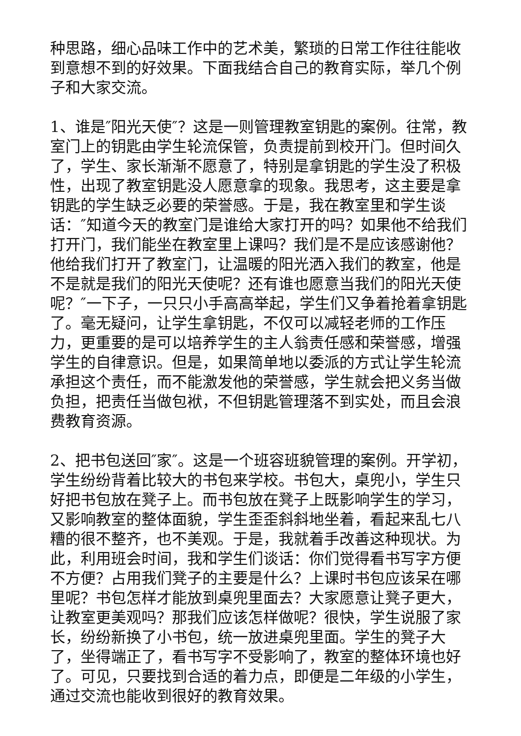种思路，细心品味工作中的艺术美，繁琐的日常工作往往能收到意想不到的好效果。下面我结合自己的教育实际，举几个例子和大家交流。
1、谁是″阳光天使″？这是一则管理教室钥匙的案例。往常，教室门上的钥匙由学生轮流保管，负责提前到校开门。但时间久了，学生、家长渐渐不愿意了，特别是拿钥匙的学生没了积极性，出现了教室钥匙没人愿意拿的现象。我思考，这主要是拿钥匙的学生缺乏必要的荣誉感。于是，我在教室里和学生谈话：″知道今天的教室门是谁给大家打开的吗？如果他不给我们打开门，我们能坐在教室里上课吗？我们是不是应该感谢他？他给我们打开了教室门，让温暖的阳光洒入我们的教室，他是不是就是我们的阳光天使呢？还有谁也愿意当我们的阳光天使呢？″一下子，一只只小手高高举起，学生们又争着抢着拿钥匙了。毫无疑问，让学生拿钥匙，不仅可以减轻老师的工作压力，更重要的是可以培养学生的主人翁责任感和荣誉感，增强学生的自律意识。但是，如果简单地以委派的方式让学生轮流承担这个责任，而不能激发他的荣誉感，学生就会把义务当做负担，把责任当做包袱，不但钥匙管理落不到实处，而且会浪费教育资源。
2、把书包送回″家″。这是一个班容班貌管理的案例。开学初，学生纷纷背着比较大的书包来学校。书包大，桌兜小，学生只好把书包放在凳子上。而书包放在凳子上既影响学生的学习，又影响教室的整体面貌，学生歪歪斜斜地坐着，看起来乱七八糟的很不整齐，也不美观。于是，我就着手改善这种现状。为此，利用班会时间，我和学生们谈话：你们觉得看书写字方便不方便？占用我们凳子的主要是什么？上课时书包应该呆在哪里呢？书包怎样才能放到桌兜里面去？大家愿意让凳子更大，让教室更美观吗？那我们应该怎样做呢？很快，学生说服了家长，纷纷新换了小书包，统一放进桌兜里面。学生的凳子大了，坐得端正了，看书写字不受影响了，教室的整体环境也好了。可见，只要找到合适的着力点，即便是二年级的小学生，通过交流也能收到很好的教育效果。